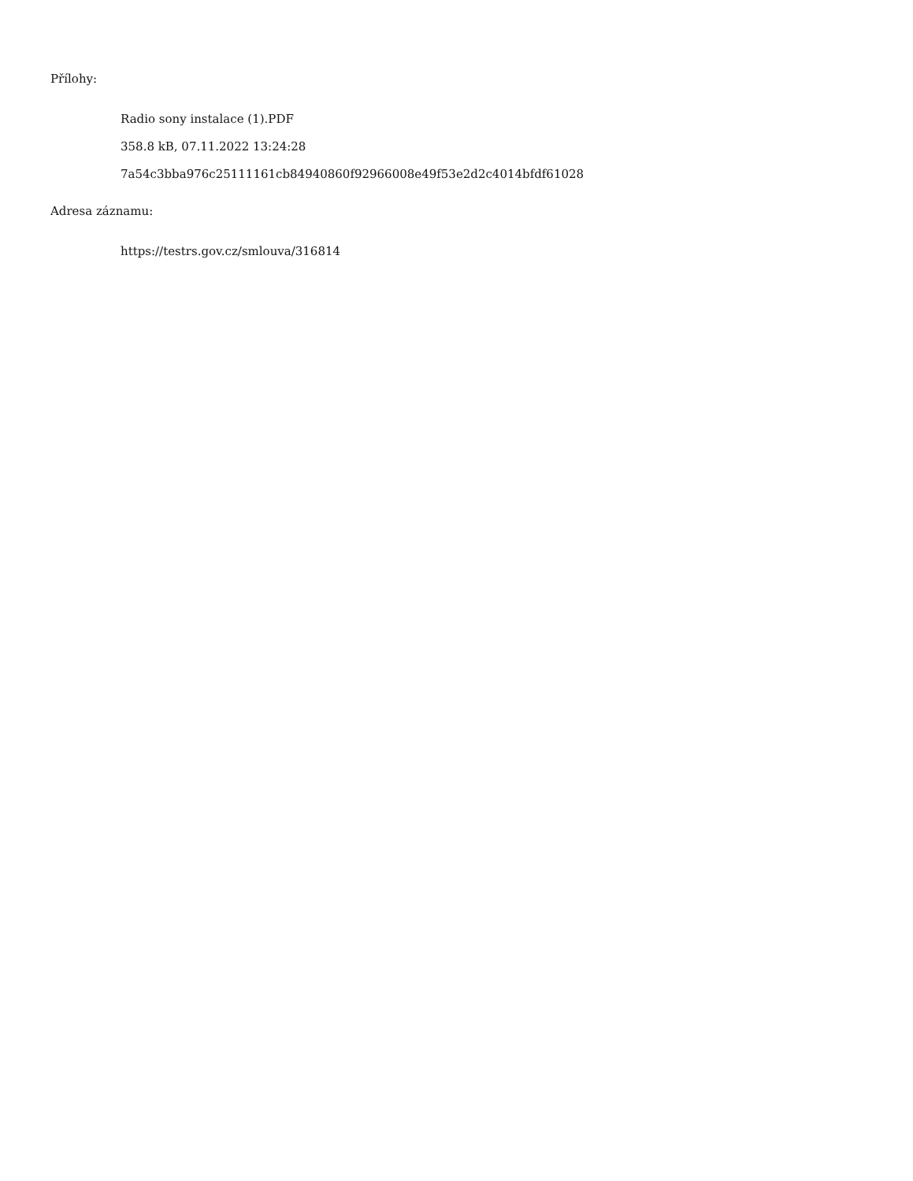Přílohy:
Radio sony instalace (1).PDF
358.8 kB, 07.11.2022 13:24:28
7a54c3bba976c25111161cb84940860f92966008e49f53e2d2c4014bfdf61028
Adresa záznamu:
https://testrs.gov.cz/smlouva/316814